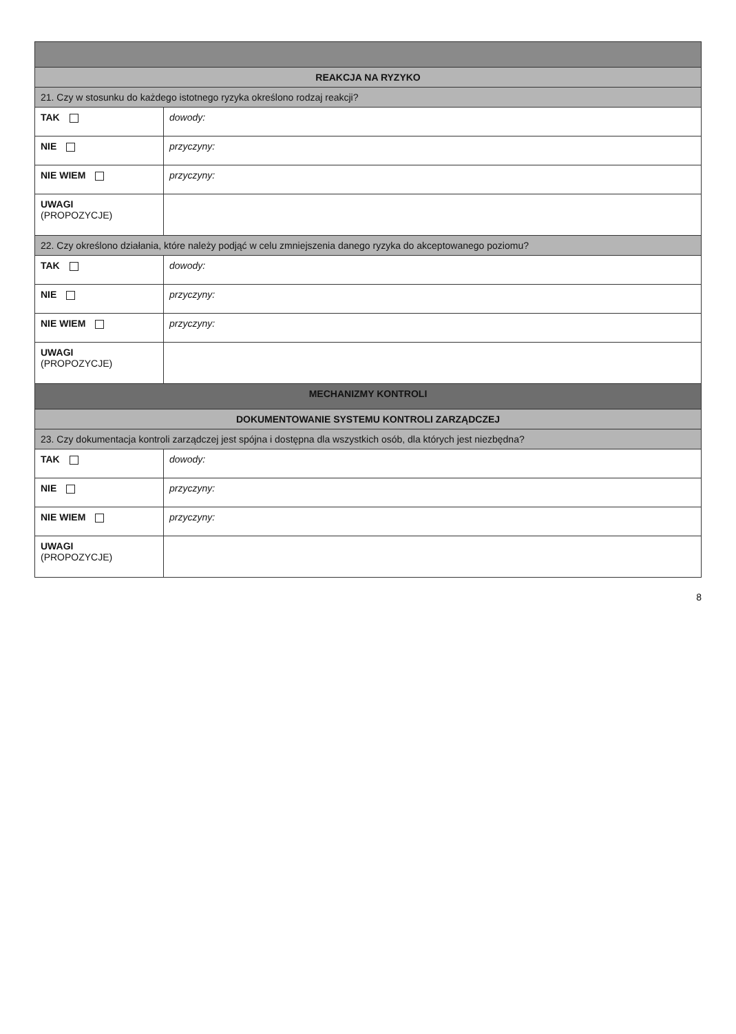| REAKCJA NA RYZYKO | |
| --- | --- |
| 21. Czy w stosunku do każdego istotnego ryzyka określono rodzaj reakcji? | |
| TAK | dowody: |
| NIE | przyczyny: |
| NIE WIEM | przyczyny: |
| UWAGI (PROPOZYCJE) | |
| 22. Czy określono działania, które należy podjąć w celu zmniejszenia danego ryzyka do akceptowanego poziomu? | |
| TAK | dowody: |
| NIE | przyczyny: |
| NIE WIEM | przyczyny: |
| UWAGI (PROPOZYCJE) | |
| MECHANIZMY KONTROLI | |
| DOKUMENTOWANIE SYSTEMU KONTROLI ZARZĄDCZEJ | |
| 23. Czy dokumentacja kontroli zarządczej jest spójna i dostępna dla wszystkich osób, dla których jest niezbędna? | |
| TAK | dowody: |
| NIE | przyczyny: |
| NIE WIEM | przyczyny: |
| UWAGI (PROPOZYCJE) | |
8